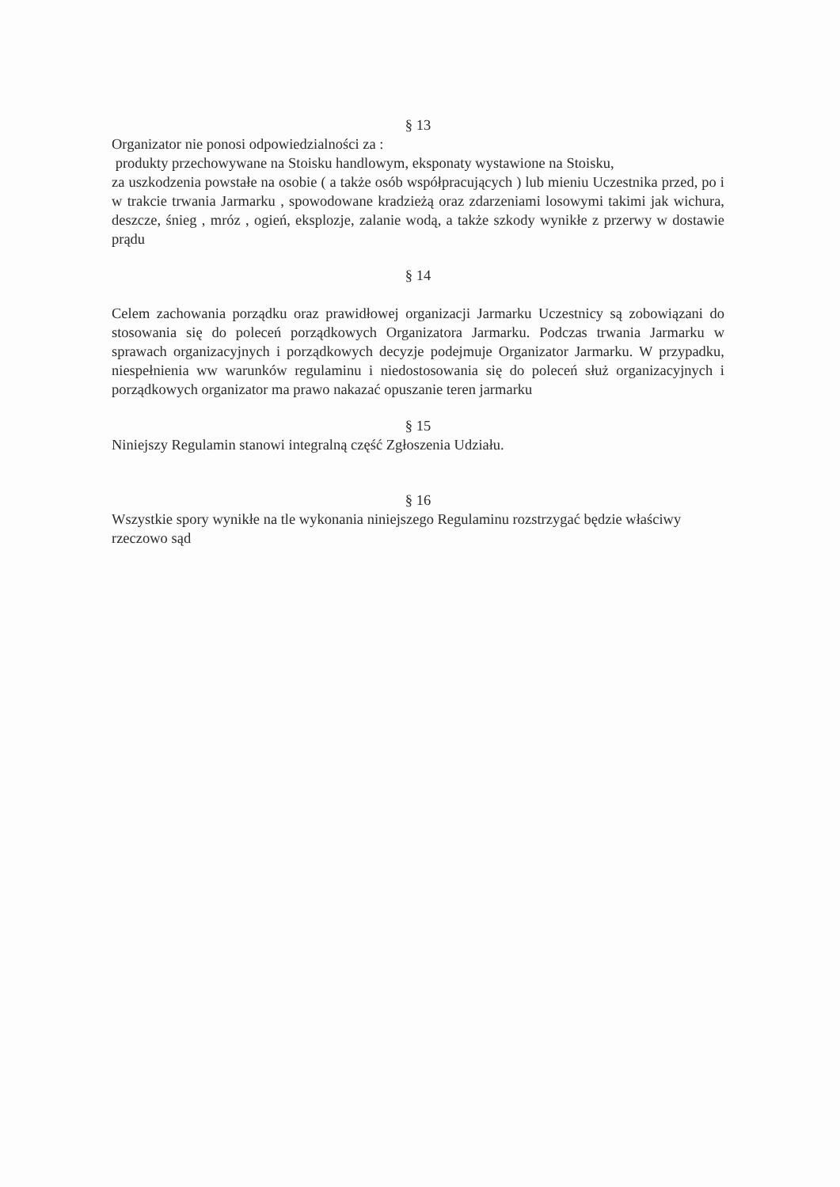§ 13
Organizator nie ponosi odpowiedzialności za :
produkty przechowywane na Stoisku handlowym, eksponaty wystawione na Stoisku,
za uszkodzenia powstałe na osobie ( a także osób współpracujących ) lub mieniu Uczestnika przed, po i w trakcie trwania Jarmarku , spowodowane kradzieżą oraz zdarzeniami losowymi takimi jak wichura, deszcze, śnieg , mróz , ogień, eksplozje, zalanie wodą, a także szkody wynikłe z przerwy w dostawie prądu
§ 14
Celem zachowania porządku oraz prawidłowej organizacji Jarmarku Uczestnicy są zobowiązani do stosowania się do poleceń porządkowych Organizatora Jarmarku. Podczas trwania Jarmarku w sprawach organizacyjnych i porządkowych decyzje podejmuje Organizator Jarmarku. W przypadku, niespełnienia ww warunków regulaminu i niedostosowania się do poleceń służ organizacyjnych i porządkowych organizator ma prawo nakazać opuszanie teren jarmarku
§ 15
Niniejszy Regulamin stanowi integralną część Zgłoszenia Udziału.
§ 16
Wszystkie spory wynikłe na tle wykonania niniejszego Regulaminu rozstrzygać będzie właściwy rzeczowo sąd